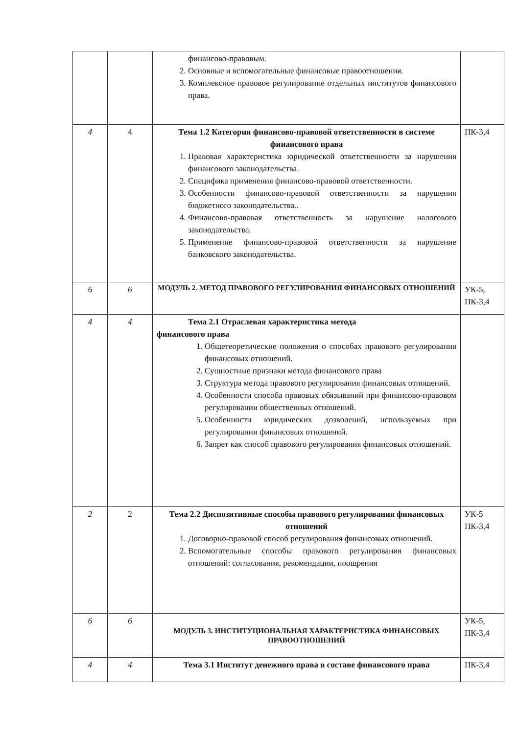| | | финансово-правовым. 2. Основные и вспомогательные финансовые правоотношения. 3. Комплексное правовое регулирование отдельных институтов финансового права. | |
| 4 | 4 | Тема 1.2 Категория финансово-правовой ответственности в системе финансового права 1. Правовая характеристика юридической ответственности за нарушения финансового законодательства. 2. Специфика применения финансово-правовой ответственности. 3. Особенности финансово-правовой ответственности за нарушения бюджетного законодательства.. 4. Финансово-правовая ответственность за нарушение налогового законодательства. 5. Применение финансово-правовой ответственности за нарушение банковского законодательства. | ПК-3,4 |
| 6 | 6 | МОДУЛЬ 2. МЕТОД ПРАВОВОГО РЕГУЛИРОВАНИЯ ФИНАНСОВЫХ ОТНОШЕНИЙ | УК-5, ПК-3,4 |
| 4 | 4 | Тема 2.1 Отраслевая характеристика метода финансового права 1. Общетеоретические положения о способах правового регулирования финансовых отношений. 2. Сущностные признаки метода финансового права 3. Структура метода правового регулирования финансовых отношений. 4. Особенности способа правовых обязываний при финансово-правовом регулировании общественных отношений. 5. Особенности юридических дозволений, используемых при регулировании финансовых отношений. 6. Запрет как способ правового регулирования финансовых отношений. | |
| 2 | 2 | Тема 2.2 Диспозитивные способы правового регулирования финансовых отношений 1. Договорно-правовой способ регулирования финансовых отношений. 2. Вспомогательные способы правового регулирования финансовых отношений: согласования, рекомендации, поощрения | УК-5 ПК-3,4 |
| 6 | 6 | МОДУЛЬ 3. ИНСТИТУЦИОНАЛЬНАЯ ХАРАКТЕРИСТИКА ФИНАНСОВЫХ ПРАВООТНОШЕНИЙ | УК-5, ПК-3,4 |
| 4 | 4 | Тема 3.1 Институт денежного права в составе финансового права | ПК-3,4 |